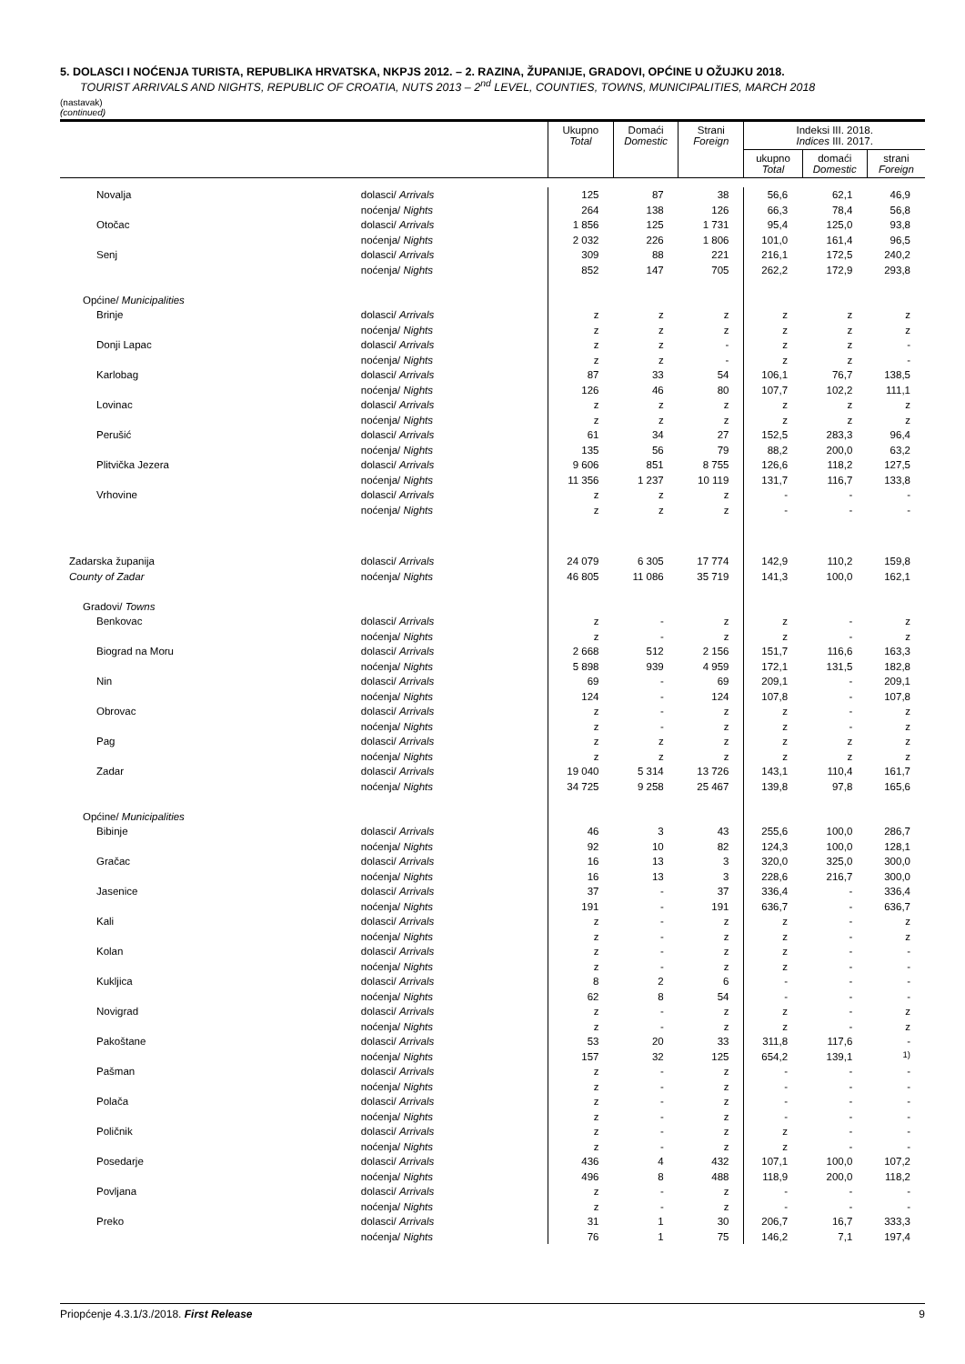5. DOLASCI I NOĆENJA TURISTA, REPUBLIKA HRVATSKA, NKPJS 2012. – 2. RAZINA, ŽUPANIJE, GRADOVI, OPĆINE U OŽUJKU 2018.
TOURIST ARRIVALS AND NIGHTS, REPUBLIC OF CROATIA, NUTS 2013 – 2<sup>nd</sup> LEVEL, COUNTIES, TOWNS, MUNICIPALITIES, MARCH 2018
(nastavak)
(continued)
| | | Ukupno Total | Domaći Domestic | Strani Foreign | Indeksi III. 2018. Indices III. 2017. | | |
| --- | --- | --- | --- | --- | --- | --- | --- |
| | | | | | ukupno Total | domaći Domestic | strani Foreign |
| Novalja | dolasci/ Arrivals | 125 | 87 | 38 | 56,6 | 62,1 | 46,9 |
| | noćenja/ Nights | 264 | 138 | 126 | 66,3 | 78,4 | 56,8 |
| Otočac | dolasci/ Arrivals | 1 856 | 125 | 1 731 | 95,4 | 125,0 | 93,8 |
| | noćenja/ Nights | 2 032 | 226 | 1 806 | 101,0 | 161,4 | 96,5 |
| Senj | dolasci/ Arrivals | 309 | 88 | 221 | 216,1 | 172,5 | 240,2 |
| | noćenja/ Nights | 852 | 147 | 705 | 262,2 | 172,9 | 293,8 |
| Općine/ Municipalities | | | | | | | |
| Brinje | dolasci/ Arrivals | z | z | z | z | z | z |
| | noćenja/ Nights | z | z | z | z | z | z |
| Donji Lapac | dolasci/ Arrivals | z | z | - | z | z | - |
| | noćenja/ Nights | z | z | - | z | z | - |
| Karlobag | dolasci/ Arrivals | 87 | 33 | 54 | 106,1 | 76,7 | 138,5 |
| | noćenja/ Nights | 126 | 46 | 80 | 107,7 | 102,2 | 111,1 |
| Lovinac | dolasci/ Arrivals | z | z | z | z | z | z |
| | noćenja/ Nights | z | z | z | z | z | z |
| Perušić | dolasci/ Arrivals | 61 | 34 | 27 | 152,5 | 283,3 | 96,4 |
| | noćenja/ Nights | 135 | 56 | 79 | 88,2 | 200,0 | 63,2 |
| Plitvička Jezera | dolasci/ Arrivals | 9 606 | 851 | 8 755 | 126,6 | 118,2 | 127,5 |
| | noćenja/ Nights | 11 356 | 1 237 | 10 119 | 131,7 | 116,7 | 133,8 |
| Vrhovine | dolasci/ Arrivals | z | z | z | - | - | - |
| | noćenja/ Nights | z | z | z | - | - | - |
| Zadarska županija | dolasci/ Arrivals | 24 079 | 6 305 | 17 774 | 142,9 | 110,2 | 159,8 |
| County of Zadar | noćenja/ Nights | 46 805 | 11 086 | 35 719 | 141,3 | 100,0 | 162,1 |
| Gradovi/ Towns | | | | | | | |
| Benkovac | dolasci/ Arrivals | z | - | z | z | - | z |
| | noćenja/ Nights | z | - | z | z | - | z |
| Biograd na Moru | dolasci/ Arrivals | 2 668 | 512 | 2 156 | 151,7 | 116,6 | 163,3 |
| | noćenja/ Nights | 5 898 | 939 | 4 959 | 172,1 | 131,5 | 182,8 |
| Nin | dolasci/ Arrivals | 69 | - | 69 | 209,1 | - | 209,1 |
| | noćenja/ Nights | 124 | - | 124 | 107,8 | - | 107,8 |
| Obrovac | dolasci/ Arrivals | z | - | z | z | - | z |
| | noćenja/ Nights | z | - | z | z | - | z |
| Pag | dolasci/ Arrivals | z | z | z | z | z | z |
| | noćenja/ Nights | z | z | z | z | z | z |
| Zadar | dolasci/ Arrivals | 19 040 | 5 314 | 13 726 | 143,1 | 110,4 | 161,7 |
| | noćenja/ Nights | 34 725 | 9 258 | 25 467 | 139,8 | 97,8 | 165,6 |
| Općine/ Municipalities | | | | | | | |
| Bibinje | dolasci/ Arrivals | 46 | 3 | 43 | 255,6 | 100,0 | 286,7 |
| | noćenja/ Nights | 92 | 10 | 82 | 124,3 | 100,0 | 128,1 |
| Gračac | dolasci/ Arrivals | 16 | 13 | 3 | 320,0 | 325,0 | 300,0 |
| | noćenja/ Nights | 16 | 13 | 3 | 228,6 | 216,7 | 300,0 |
| Jasenice | dolasci/ Arrivals | 37 | - | 37 | 336,4 | - | 336,4 |
| | noćenja/ Nights | 191 | - | 191 | 636,7 | - | 636,7 |
| Kali | dolasci/ Arrivals | z | - | z | z | - | z |
| | noćenja/ Nights | z | - | z | z | - | z |
| Kolan | dolasci/ Arrivals | z | - | z | z | - | - |
| | noćenja/ Nights | z | - | z | z | - | - |
| Kukljica | dolasci/ Arrivals | 8 | 2 | 6 | - | - | - |
| | noćenja/ Nights | 62 | 8 | 54 | - | - | - |
| Novigrad | dolasci/ Arrivals | z | - | z | z | - | z |
| | noćenja/ Nights | z | - | z | z | - | z |
| Pakoštane | dolasci/ Arrivals | 53 | 20 | 33 | 311,8 | 117,6 | - |
| | noćenja/ Nights | 157 | 32 | 125 | 654,2 | 139,1 | <sup>1)</sup> |
| Pašman | dolasci/ Arrivals | z | - | z | - | - | - |
| | noćenja/ Nights | z | - | z | - | - | - |
| Polača | dolasci/ Arrivals | z | - | z | - | - | - |
| | noćenja/ Nights | z | - | z | - | - | - |
| Poličnik | dolasci/ Arrivals | z | - | z | z | - | - |
| | noćenja/ Nights | z | - | z | z | - | - |
| Posedarje | dolasci/ Arrivals | 436 | 4 | 432 | 107,1 | 100,0 | 107,2 |
| | noćenja/ Nights | 496 | 8 | 488 | 118,9 | 200,0 | 118,2 |
| Povljana | dolasci/ Arrivals | z | - | z | - | - | - |
| | noćenja/ Nights | z | - | z | - | - | - |
| Preko | dolasci/ Arrivals | 31 | 1 | 30 | 206,7 | 16,7 | 333,3 |
| | noćenja/ Nights | 76 | 1 | 75 | 146,2 | 7,1 | 197,4 |
Priopćenje 4.3.1/3./2018. First Release 9